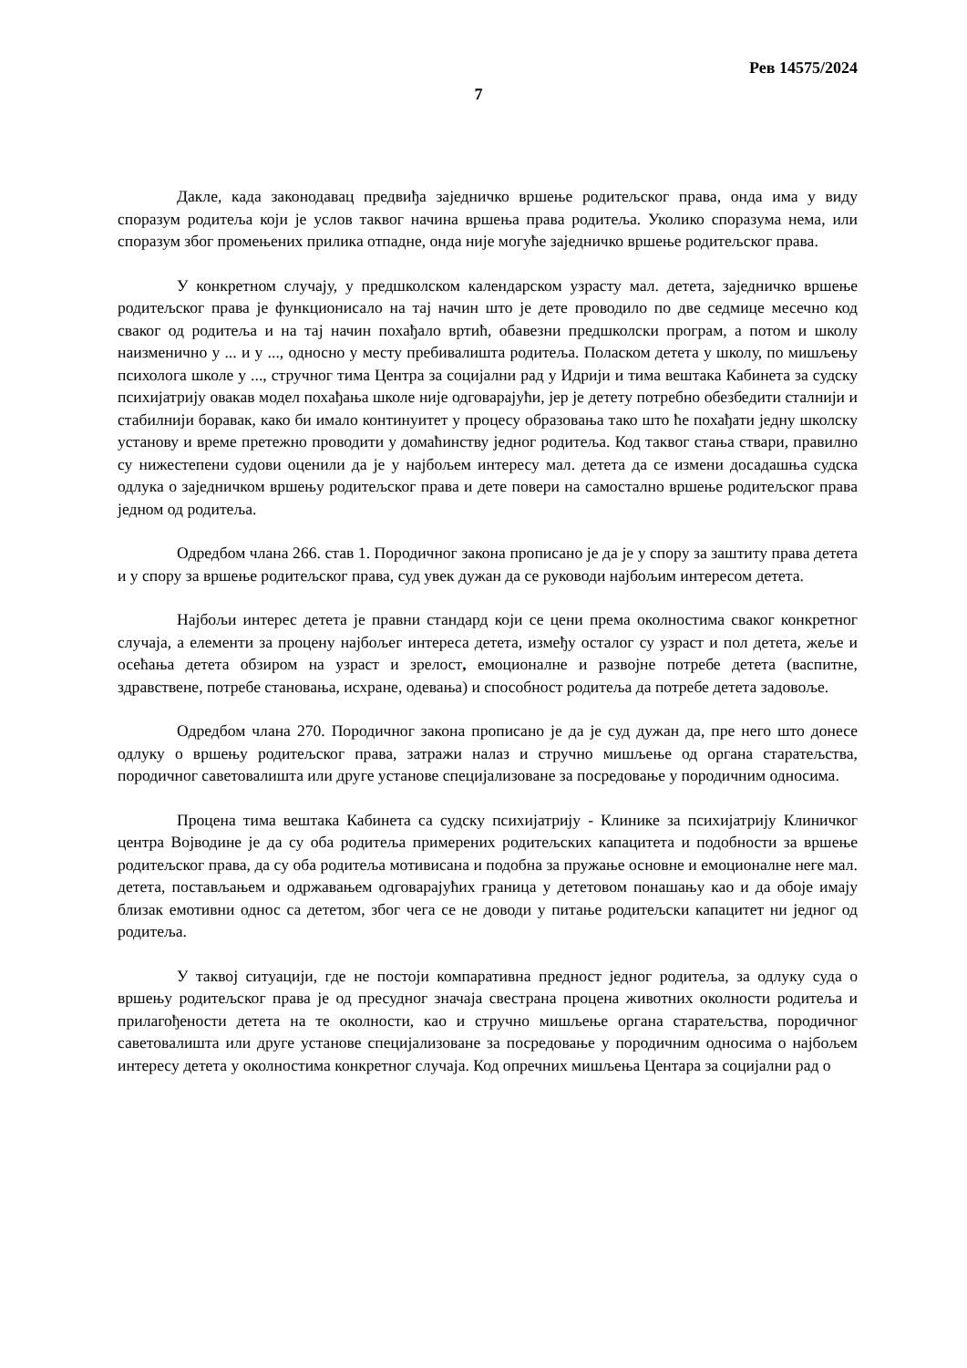Рев 14575/2024
7
Дакле, када законодавац предвиђа заједничко вршење родитељског права, онда има у виду споразум родитеља који је услов таквог начина вршења права родитеља. Уколико споразума нема, или споразум због промењених прилика отпадне, онда није могуће заједничко вршење родитељског права.
У конкретном случају, у предшколском календарском узрасту мал. детета, заједничко вршење родитељског права је функционисало на тај начин што је дете проводило по две седмице месечно код сваког од родитеља и на тај начин похађало вртић, обавезни предшколски програм, а потом и школу наизменично у ... и у ..., односно у месту пребивалишта родитеља. Поласком детета у школу, по мишљењу психолога школе у ..., стручног тима Центра за социјални рад у Идрији и тима вештака Кабинета за судску психијатрију овакав модел похађања школе није одговарајући, јер је детету потребно обезбедити сталнији и стабилнији боравак, како би имало континуитет у процесу образовања тако што ће похађати једну школску установу и време претежно проводити у домаћинству једног родитеља. Код таквог стања ствари, правилно су нижестепени судови оценили да је у најбољем интересу мал. детета да се измени досадашња судска одлука о заједничком вршењу родитељског права и дете повери на самостално вршење родитељског права једном од родитеља.
Одредбом члана 266. став 1. Породичног закона прописано је да је у спору за заштиту права детета и у спору за вршење родитељског права, суд увек дужан да се руководи најбољим интересом детета.
Најбољи интерес детета је правни стандард који се цени према околностима сваког конкретног случаја, а елементи за процену најбољег интереса детета, између осталог су узраст и пол детета, жеље и осећања детета обзиром на узраст и зрелост, емоционалне и развојне потребе детета (васпитне, здравствене, потребе становања, исхране, одевања) и способност родитеља да потребе детета задовоље.
Одредбом члана 270. Породичног закона прописано је да је суд дужан да, пре него што донесе одлуку о вршењу родитељског права, затражи налаз и стручно мишљење од органа старатељства, породичног саветовалишта или друге установе специјализоване за посредовање у породичним односима.
Процена тима вештака Кабинета са судску психијатрију - Клинике за психијатрију Клиничког центра Војводине је да су оба родитеља примерених родитељских капацитета и подобности за вршење родитељског права, да су оба родитеља мотивисана и подобна за пружање основне и емоционалне неге мал. детета, постављањем и одржавањем одговарајућих граница у дететовом понашању као и да обоје имају близак емотивни однос са дететом, због чега се не доводи у питање родитељски капацитет ни једног од родитеља.
У таквој ситуацији, где не постоји компаративна предност једног родитеља, за одлуку суда о вршењу родитељског права је од пресудног значаја свестрана процена животних околности родитеља и прилагођености детета на те околности, као и стручно мишљење органа старатељства, породичног саветовалишта или друге установе специјализоване за посредовање у породичним односима о најбољем интересу детета у околностима конкретног случаја. Код опречних мишљења Центара за социјални рад о